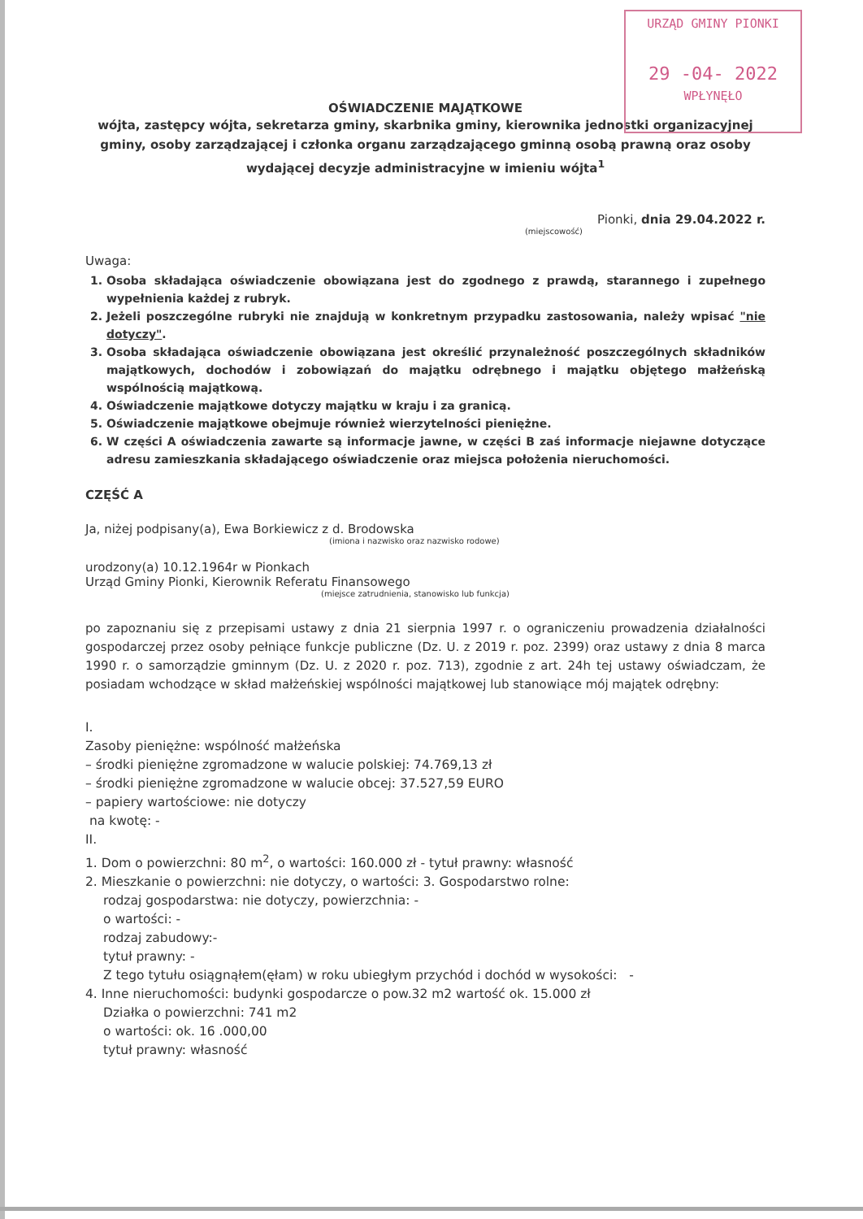URZĄD GMINY PIONKI
29 -04- 2022
WPŁYNĘŁO
OŚWIADCZENIE MAJĄTKOWE
wójta, zastępcy wójta, sekretarza gminy, skarbnika gminy, kierownika jednostki organizacyjnej gminy, osoby zarządzającej i członka organu zarządzającego gminną osobą prawną oraz osoby wydającej decyzje administracyjne w imieniu wójta<sup>1</sup>
Pionki, dnia 29.04.2022 r.
(miejscowość)
Uwaga:
1. Osoba składająca oświadczenie obowiązana jest do zgodnego z prawdą, starannego i zupełnego wypełnienia każdej z rubryk.
2. Jeżeli poszczególne rubryki nie znajdują w konkretnym przypadku zastosowania, należy wpisać "nie dotyczy".
3. Osoba składająca oświadczenie obowiązana jest określić przynależność poszczególnych składników majątkowych, dochodów i zobowiązań do majątku odrębnego i majątku objętego małżeńską wspólnością majątkową.
4. Oświadczenie majątkowe dotyczy majątku w kraju i za granicą.
5. Oświadczenie majątkowe obejmuje również wierzytelności pieniężne.
6. W części A oświadczenia zawarte są informacje jawne, w części B zaś informacje niejawne dotyczące adresu zamieszkania składającego oświadczenie oraz miejsca położenia nieruchomości.
CZĘŚĆ A
Ja, niżej podpisany(a), Ewa Borkiewicz z d. Brodowska
(imiona i nazwisko oraz nazwisko rodowe)
urodzony(a) 10.12.1964r w Pionkach
Urząd Gminy Pionki, Kierownik Referatu Finansowego
(miejsce zatrudnienia, stanowisko lub funkcja)
po zapoznaniu się z przepisami ustawy z dnia 21 sierpnia 1997 r. o ograniczeniu prowadzenia działalności gospodarczej przez osoby pełniące funkcje publiczne (Dz. U. z 2019 r. poz. 2399) oraz ustawy z dnia 8 marca 1990 r. o samorządzie gminnym (Dz. U. z 2020 r. poz. 713), zgodnie z art. 24h tej ustawy oświadczam, że posiadam wchodzące w skład małżeńskiej wspólności majątkowej lub stanowiące mój majątek odrębny:
I.
Zasoby pieniężne: wspólność małżeńska
– środki pieniężne zgromadzone w walucie polskiej: 74.769,13 zł
– środki pieniężne zgromadzone w walucie obcej: 37.527,59 EURO
– papiery wartościowe: nie dotyczy
na kwotę: -
II.
1. Dom o powierzchni: 80 m<sup>2</sup>, o wartości: 160.000 zł - tytuł prawny: własność
2. Mieszkanie o powierzchni: nie dotyczy, o wartości: 3. Gospodarstwo rolne:
rodzaj gospodarstwa: nie dotyczy, powierzchnia: -
o wartości: -
rodzaj zabudowy:-
tytuł prawny: -
Z tego tytułu osiągnąłem(ęłam) w roku ubiegłym przychód i dochód w wysokości: -
4. Inne nieruchomości: budynki gospodarcze o pow.32 m2 wartość ok. 15.000 zł
Działka o powierzchni: 741 m2
o wartości: ok. 16 .000,00
tytuł prawny: własność